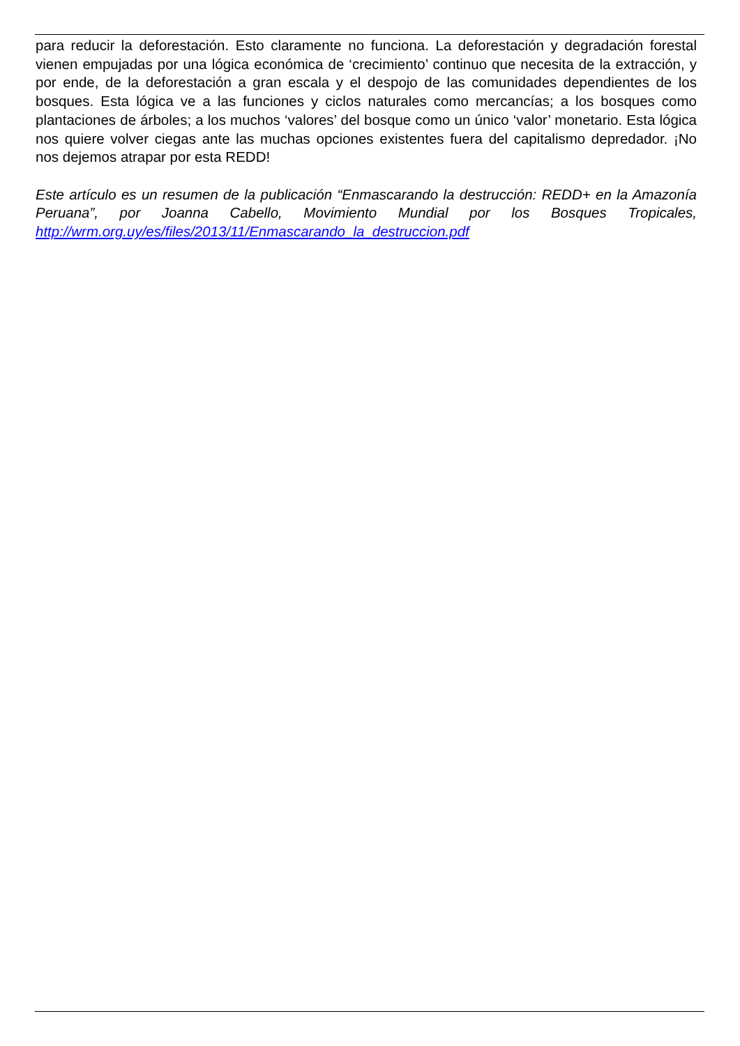para reducir la deforestación. Esto claramente no funciona. La deforestación y degradación forestal vienen empujadas por una lógica económica de ‘crecimiento’ continuo que necesita de la extracción, y por ende, de la deforestación a gran escala y el despojo de las comunidades dependientes de los bosques. Esta lógica ve a las funciones y ciclos naturales como mercancías; a los bosques como plantaciones de árboles; a los muchos ‘valores’ del bosque como un único ‘valor’ monetario. Esta lógica nos quiere volver ciegas ante las muchas opciones existentes fuera del capitalismo depredador. ¡No nos dejemos atrapar por esta REDD!
Este artículo es un resumen de la publicación “Enmascarando la destrucción: REDD+ en la Amazonía Peruana”, por Joanna Cabello, Movimiento Mundial por los Bosques Tropicales, http://wrm.org.uy/es/files/2013/11/Enmascarando_la_destruccion.pdf